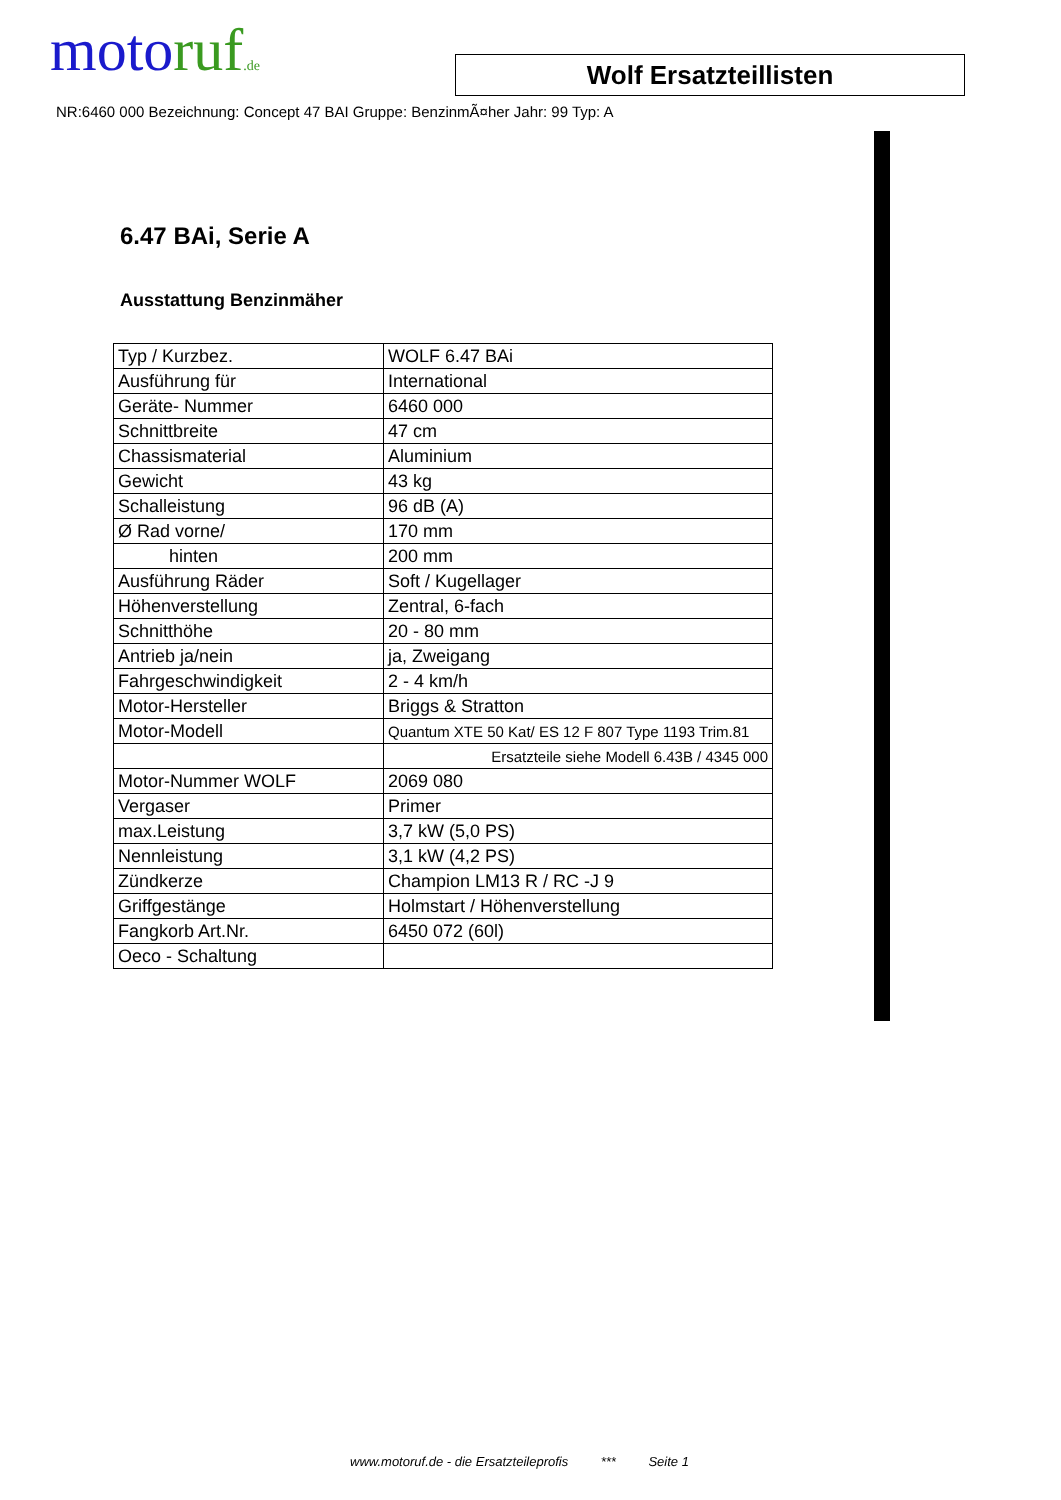motoruf.de
Wolf Ersatzteillisten
NR:6460 000 Bezeichnung: Concept 47 BAI Gruppe: BenzinmÃ¤her Jahr: 99 Typ: A
6.47 BAi, Serie A
Ausstattung Benzinmäher
| Typ / Kurzbez. | WOLF 6.47 BAi |
| Ausführung für | International |
| Geräte- Nummer | 6460 000 |
| Schnittbreite | 47 cm |
| Chassismaterial | Aluminium |
| Gewicht | 43 kg |
| Schalleistung | 96 dB (A) |
| Ø Rad vorne/ | 170 mm |
| hinten | 200 mm |
| Ausführung Räder | Soft / Kugellager |
| Höhenverstellung | Zentral, 6-fach |
| Schnitthöhe | 20 - 80 mm |
| Antrieb ja/nein | ja, Zweigang |
| Fahrgeschwindigkeit | 2 - 4 km/h |
| Motor-Hersteller | Briggs & Stratton |
| Motor-Modell | Quantum XTE 50 Kat/ ES 12 F 807 Type 1193 Trim.81 |
| | Ersatzteile siehe Modell 6.43B / 4345 000 |
| Motor-Nummer WOLF | 2069 080 |
| Vergaser | Primer |
| max.Leistung | 3,7 kW (5,0 PS) |
| Nennleistung | 3,1 kW (4,2 PS) |
| Zündkerze | Champion LM13 R / RC -J 9 |
| Griffgestänge | Holmstart / Höhenverstellung |
| Fangkorb Art.Nr. | 6450 072 (60l) |
| Oeco - Schaltung | |
www.motoruf.de - die Ersatzteileprofis *** Seite 1